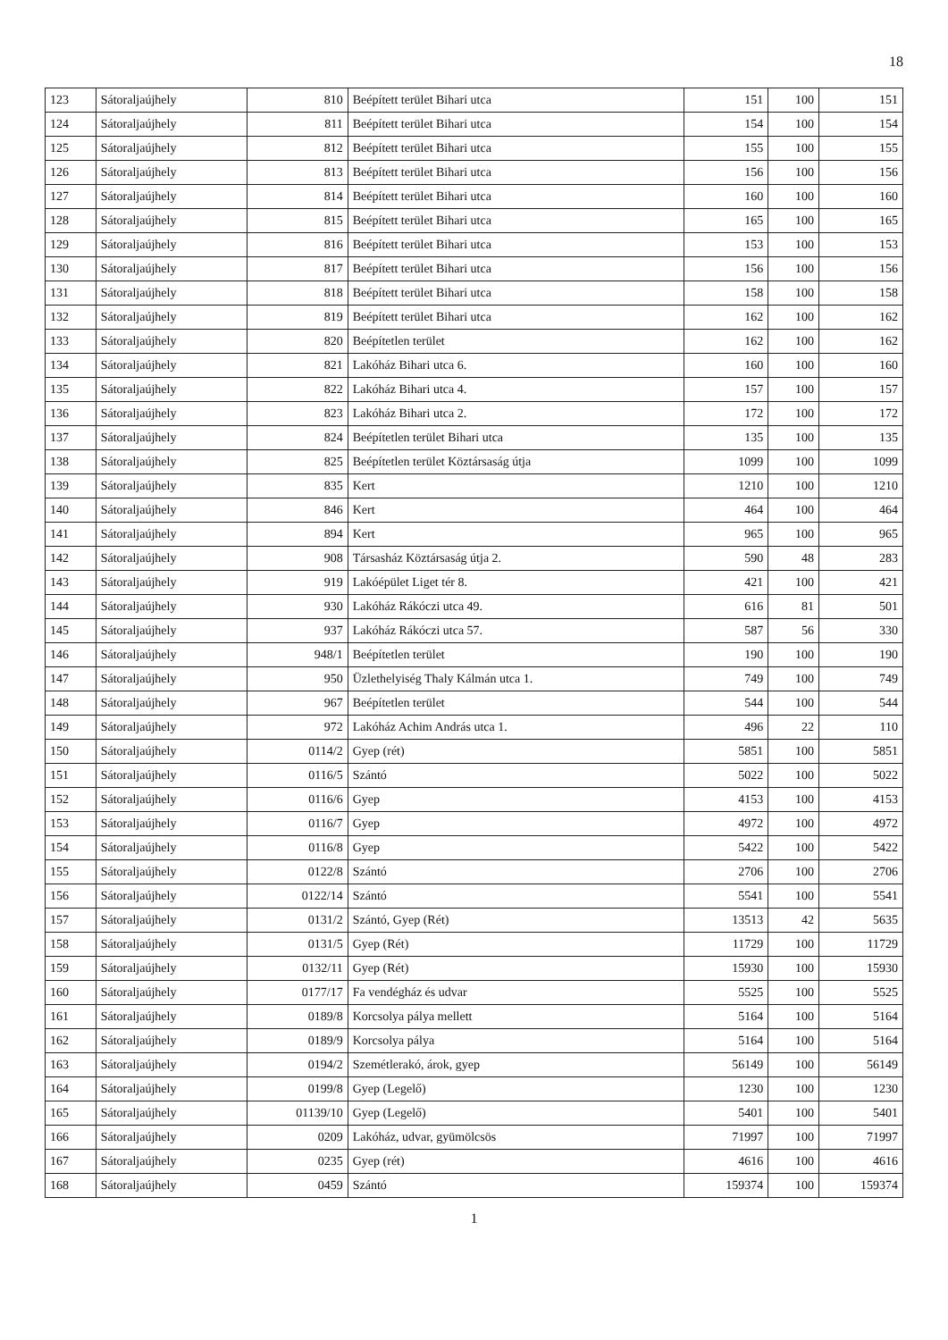18
| 123 | Sátoraljaújhely | 810 | Beépített terület Bihari utca | 151 | 100 | 151 |
| 124 | Sátoraljaújhely | 811 | Beépített terület Bihari utca | 154 | 100 | 154 |
| 125 | Sátoraljaújhely | 812 | Beépített terület Bihari utca | 155 | 100 | 155 |
| 126 | Sátoraljaújhely | 813 | Beépített terület Bihari utca | 156 | 100 | 156 |
| 127 | Sátoraljaújhely | 814 | Beépített terület Bihari utca | 160 | 100 | 160 |
| 128 | Sátoraljaújhely | 815 | Beépített terület Bihari utca | 165 | 100 | 165 |
| 129 | Sátoraljaújhely | 816 | Beépített terület Bihari utca | 153 | 100 | 153 |
| 130 | Sátoraljaújhely | 817 | Beépített terület Bihari utca | 156 | 100 | 156 |
| 131 | Sátoraljaújhely | 818 | Beépített terület Bihari utca | 158 | 100 | 158 |
| 132 | Sátoraljaújhely | 819 | Beépített terület Bihari utca | 162 | 100 | 162 |
| 133 | Sátoraljaújhely | 820 | Beépítetlen terület | 162 | 100 | 162 |
| 134 | Sátoraljaújhely | 821 | Lakóház Bihari utca 6. | 160 | 100 | 160 |
| 135 | Sátoraljaújhely | 822 | Lakóház Bihari utca 4. | 157 | 100 | 157 |
| 136 | Sátoraljaújhely | 823 | Lakóház Bihari utca 2. | 172 | 100 | 172 |
| 137 | Sátoraljaújhely | 824 | Beépítetlen terület Bihari utca | 135 | 100 | 135 |
| 138 | Sátoraljaújhely | 825 | Beépítetlen terület Köztársaság útja | 1099 | 100 | 1099 |
| 139 | Sátoraljaújhely | 835 | Kert | 1210 | 100 | 1210 |
| 140 | Sátoraljaújhely | 846 | Kert | 464 | 100 | 464 |
| 141 | Sátoraljaújhely | 894 | Kert | 965 | 100 | 965 |
| 142 | Sátoraljaújhely | 908 | Társasház Köztársaság útja 2. | 590 | 48 | 283 |
| 143 | Sátoraljaújhely | 919 | Lakóépület Liget tér 8. | 421 | 100 | 421 |
| 144 | Sátoraljaújhely | 930 | Lakóház Rákóczi utca 49. | 616 | 81 | 501 |
| 145 | Sátoraljaújhely | 937 | Lakóház Rákóczi utca 57. | 587 | 56 | 330 |
| 146 | Sátoraljaújhely | 948/1 | Beépítetlen terület | 190 | 100 | 190 |
| 147 | Sátoraljaújhely | 950 | Üzlethelyiség Thaly Kálmán utca 1. | 749 | 100 | 749 |
| 148 | Sátoraljaújhely | 967 | Beépítetlen terület | 544 | 100 | 544 |
| 149 | Sátoraljaújhely | 972 | Lakóház Achim András utca 1. | 496 | 22 | 110 |
| 150 | Sátoraljaújhely | 0114/2 | Gyep (rét) | 5851 | 100 | 5851 |
| 151 | Sátoraljaújhely | 0116/5 | Szántó | 5022 | 100 | 5022 |
| 152 | Sátoraljaújhely | 0116/6 | Gyep | 4153 | 100 | 4153 |
| 153 | Sátoraljaújhely | 0116/7 | Gyep | 4972 | 100 | 4972 |
| 154 | Sátoraljaújhely | 0116/8 | Gyep | 5422 | 100 | 5422 |
| 155 | Sátoraljaújhely | 0122/8 | Szántó | 2706 | 100 | 2706 |
| 156 | Sátoraljaújhely | 0122/14 | Szántó | 5541 | 100 | 5541 |
| 157 | Sátoraljaújhely | 0131/2 | Szántó, Gyep (Rét) | 13513 | 42 | 5635 |
| 158 | Sátoraljaújhely | 0131/5 | Gyep (Rét) | 11729 | 100 | 11729 |
| 159 | Sátoraljaújhely | 0132/11 | Gyep (Rét) | 15930 | 100 | 15930 |
| 160 | Sátoraljaújhely | 0177/17 | Fa vendégház és udvar | 5525 | 100 | 5525 |
| 161 | Sátoraljaújhely | 0189/8 | Korcsolya pálya mellett | 5164 | 100 | 5164 |
| 162 | Sátoraljaújhely | 0189/9 | Korcsolya pálya | 5164 | 100 | 5164 |
| 163 | Sátoraljaújhely | 0194/2 | Szemétlerakó, árok, gyep | 56149 | 100 | 56149 |
| 164 | Sátoraljaújhely | 0199/8 | Gyep (Legelő) | 1230 | 100 | 1230 |
| 165 | Sátoraljaújhely | 01139/10 | Gyep (Legelő) | 5401 | 100 | 5401 |
| 166 | Sátoraljaújhely | 0209 | Lakóház, udvar, gyümölcsös | 71997 | 100 | 71997 |
| 167 | Sátoraljaújhely | 0235 | Gyep (rét) | 4616 | 100 | 4616 |
| 168 | Sátoraljaújhely | 0459 | Szántó | 159374 | 100 | 159374 |
1